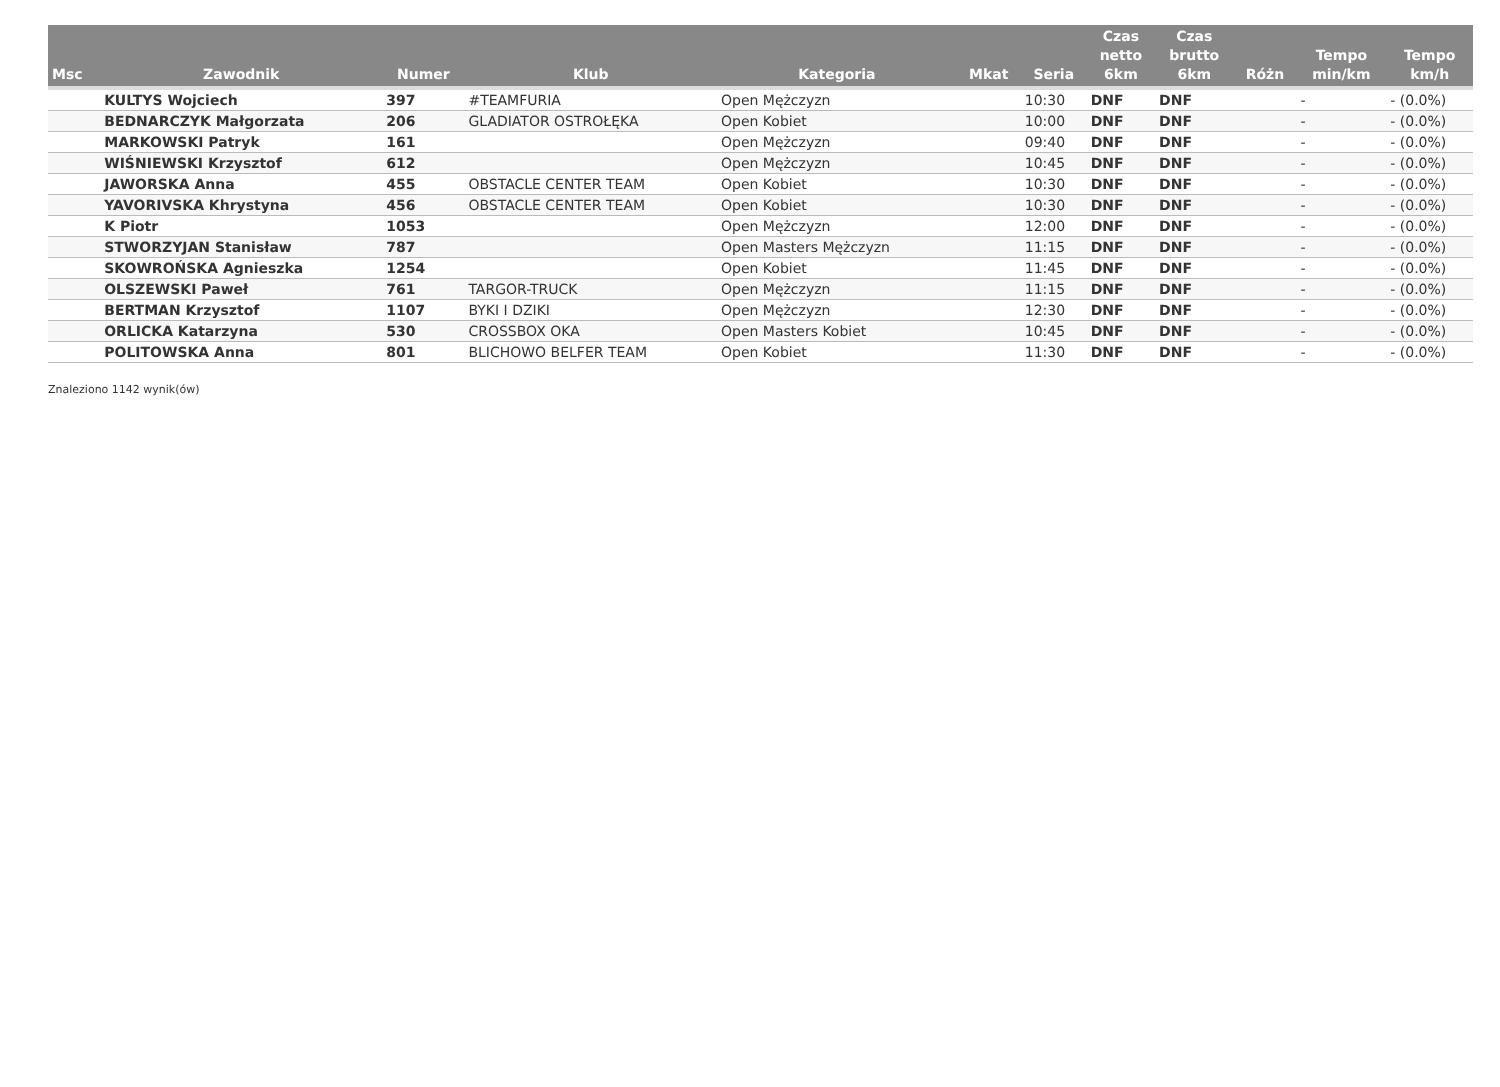| Msc | Zawodnik | Numer | Klub | Kategoria | Mkat | Seria | Czas netto 6km | Czas brutto 6km | Różn | Tempo min/km | Tempo km/h |
| --- | --- | --- | --- | --- | --- | --- | --- | --- | --- | --- | --- |
| | KULTYS Wojciech | 397 | #TEAMFURIA | Open Mężczyzn | | 10:30 | DNF | DNF | | - | - (0.0%) |
| | BEDNARCZYK Małgorzata | 206 | GLADIATOR OSTROŁĘKA | Open Kobiet | | 10:00 | DNF | DNF | | - | - (0.0%) |
| | MARKOWSKI Patryk | 161 | | Open Mężczyzn | | 09:40 | DNF | DNF | | - | - (0.0%) |
| | WIŚNIEWSKI Krzysztof | 612 | | Open Mężczyzn | | 10:45 | DNF | DNF | | - | - (0.0%) |
| | JAWORSKA Anna | 455 | OBSTACLE CENTER TEAM | Open Kobiet | | 10:30 | DNF | DNF | | - | - (0.0%) |
| | YAVORIVSKA Khrystyna | 456 | OBSTACLE CENTER TEAM | Open Kobiet | | 10:30 | DNF | DNF | | - | - (0.0%) |
| | K Piotr | 1053 | | Open Mężczyzn | | 12:00 | DNF | DNF | | - | - (0.0%) |
| | STWORZYJAN Stanisław | 787 | | Open Masters Mężczyzn | | 11:15 | DNF | DNF | | - | - (0.0%) |
| | SKOWROŃSKA Agnieszka | 1254 | | Open Kobiet | | 11:45 | DNF | DNF | | - | - (0.0%) |
| | OLSZEWSKI Paweł | 761 | TARGOR-TRUCK | Open Mężczyzn | | 11:15 | DNF | DNF | | - | - (0.0%) |
| | BERTMAN Krzysztof | 1107 | BYKI I DZIKI | Open Mężczyzn | | 12:30 | DNF | DNF | | - | - (0.0%) |
| | ORLICKA Katarzyna | 530 | CROSSBOX OKA | Open Masters Kobiet | | 10:45 | DNF | DNF | | - | - (0.0%) |
| | POLITOWSKA Anna | 801 | BLICHOWO BELFER TEAM | Open Kobiet | | 11:30 | DNF | DNF | | - | - (0.0%) |
Znaleziono 1142 wynik(ów)